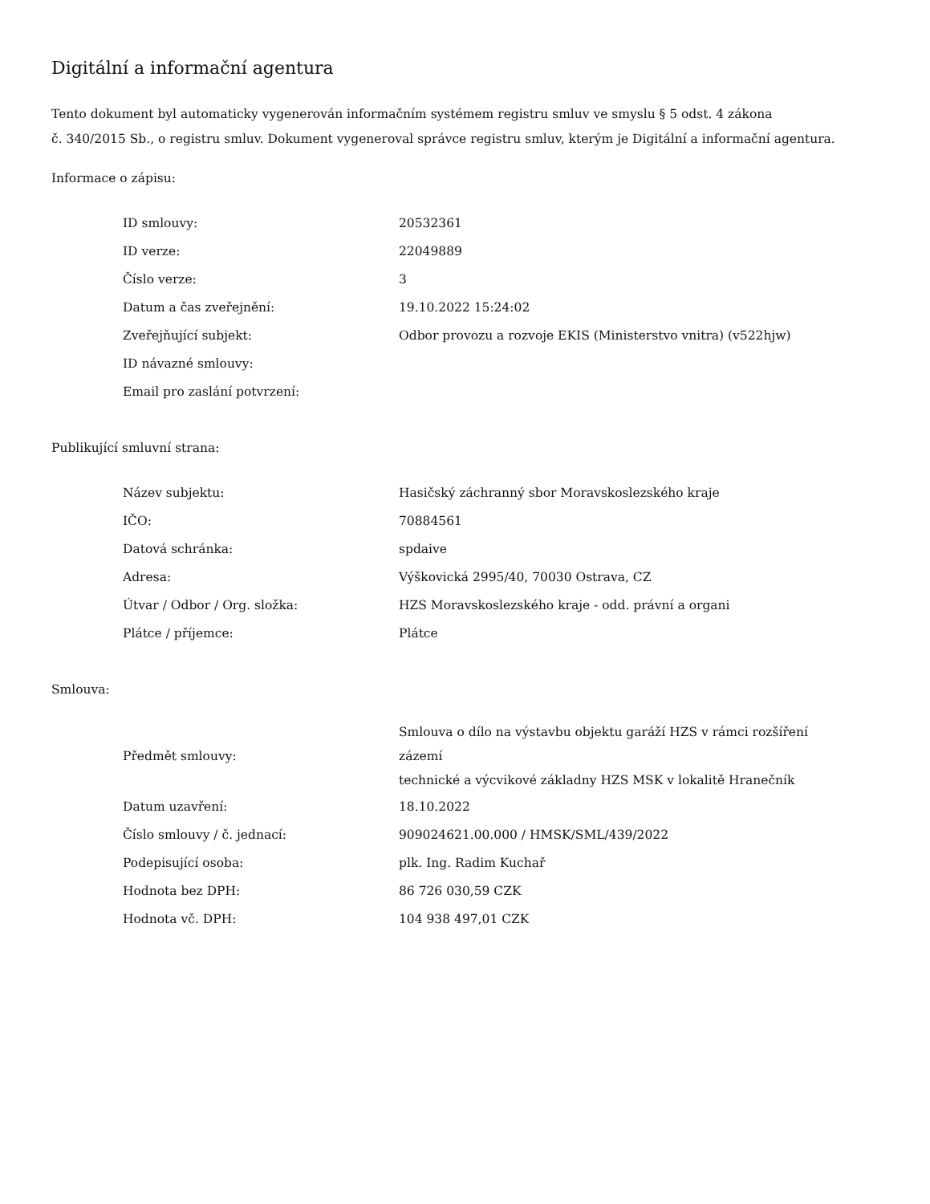Digitální a informační agentura
Tento dokument byl automaticky vygenerován informačním systémem registru smluv ve smyslu § 5 odst. 4 zákona
č. 340/2015 Sb., o registru smluv. Dokument vygeneroval správce registru smluv, kterým je Digitální a informační agentura.
Informace o zápisu:
| ID smlouvy: | 20532361 |
| ID verze: | 22049889 |
| Číslo verze: | 3 |
| Datum a čas zveřejnění: | 19.10.2022 15:24:02 |
| Zveřejňující subjekt: | Odbor provozu a rozvoje EKIS (Ministerstvo vnitra) (v522hjw) |
| ID návazné smlouvy: | |
| Email pro zaslání potvrzení: | |
Publikující smluvní strana:
| Název subjektu: | Hasičský záchranný sbor Moravskoslezského kraje |
| IČO: | 70884561 |
| Datová schránka: | spdaive |
| Adresa: | Výškovická 2995/40, 70030 Ostrava, CZ |
| Útvar / Odbor / Org. složka: | HZS Moravskoslezského kraje - odd. právní a organi |
| Plátce / příjemce: | Plátce |
Smlouva:
| Předmět smlouvy: | Smlouva o dílo na výstavbu objektu garáží HZS v rámci rozšíření zázemí technické a výcvikové základny HZS MSK v lokalitě Hranečník |
| Datum uzavření: | 18.10.2022 |
| Číslo smlouvy / č. jednací: | 909024621.00.000 / HMSK/SML/439/2022 |
| Podepisující osoba: | plk. Ing. Radim Kuchař |
| Hodnota bez DPH: | 86 726 030,59 CZK |
| Hodnota vč. DPH: | 104 938 497,01 CZK |